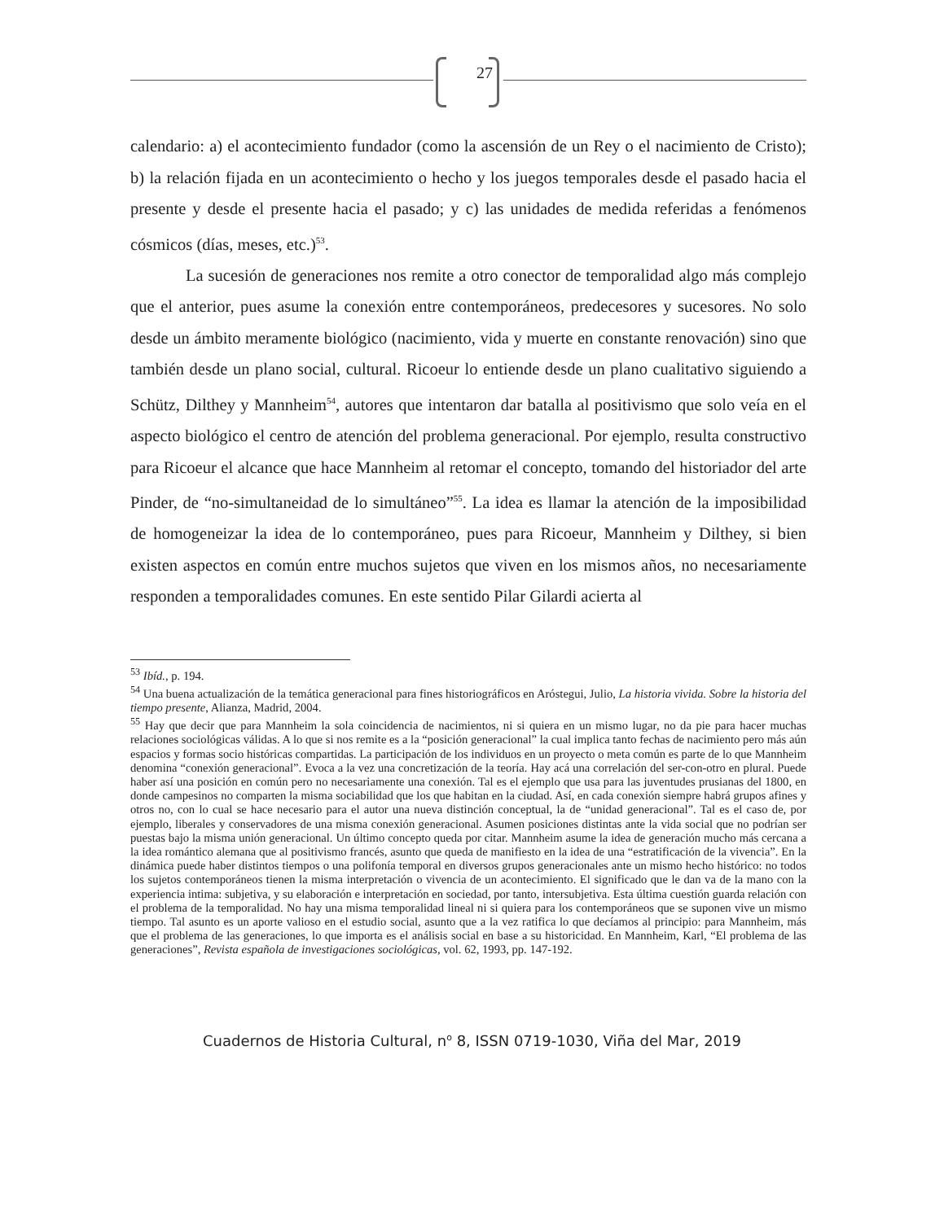27
calendario: a) el acontecimiento fundador (como la ascensión de un Rey o el nacimiento de Cristo); b) la relación fijada en un acontecimiento o hecho y los juegos temporales desde el pasado hacia el presente y desde el presente hacia el pasado; y c) las unidades de medida referidas a fenómenos cósmicos (días, meses, etc.)<sup>53</sup>.
La sucesión de generaciones nos remite a otro conector de temporalidad algo más complejo que el anterior, pues asume la conexión entre contemporáneos, predecesores y sucesores. No solo desde un ámbito meramente biológico (nacimiento, vida y muerte en constante renovación) sino que también desde un plano social, cultural. Ricoeur lo entiende desde un plano cualitativo siguiendo a Schütz, Dilthey y Mannheim<sup>54</sup>, autores que intentaron dar batalla al positivismo que solo veía en el aspecto biológico el centro de atención del problema generacional. Por ejemplo, resulta constructivo para Ricoeur el alcance que hace Mannheim al retomar el concepto, tomando del historiador del arte Pinder, de “no-simultaneidad de lo simultáneo”<sup>55</sup>. La idea es llamar la atención de la imposibilidad de homogeneizar la idea de lo contemporáneo, pues para Ricoeur, Mannheim y Dilthey, si bien existen aspectos en común entre muchos sujetos que viven en los mismos años, no necesariamente responden a temporalidades comunes. En este sentido Pilar Gilardi acierta al
<sup>53</sup> Ibíd., p. 194.
<sup>54</sup> Una buena actualización de la temática generacional para fines historiográficos en Aróstegui, Julio, La historia vivida. Sobre la historia del tiempo presente, Alianza, Madrid, 2004.
<sup>55</sup> Hay que decir que para Mannheim la sola coincidencia de nacimientos, ni si quiera en un mismo lugar, no da pie para hacer muchas relaciones sociológicas válidas. A lo que si nos remite es a la “posición generacional” la cual implica tanto fechas de nacimiento pero más aún espacios y formas socio históricas compartidas. La participación de los individuos en un proyecto o meta común es parte de lo que Mannheim denomina “conexión generacional”. Evoca a la vez una concretización de la teoría. Hay acá una correlación del ser-con-otro en plural. Puede haber así una posición en común pero no necesariamente una conexión. Tal es el ejemplo que usa para las juventudes prusianas del 1800, en donde campesinos no comparten la misma sociabilidad que los que habitan en la ciudad. Así, en cada conexión siempre habrá grupos afines y otros no, con lo cual se hace necesario para el autor una nueva distinción conceptual, la de “unidad generacional”. Tal es el caso de, por ejemplo, liberales y conservadores de una misma conexión generacional. Asumen posiciones distintas ante la vida social que no podrían ser puestas bajo la misma unión generacional. Un último concepto queda por citar. Mannheim asume la idea de generación mucho más cercana a la idea romántico alemana que al positivismo francés, asunto que queda de manifiesto en la idea de una “estratificación de la vivencia”. En la dinámica puede haber distintos tiempos o una polifonía temporal en diversos grupos generacionales ante un mismo hecho histórico: no todos los sujetos contemporáneos tienen la misma interpretación o vivencia de un acontecimiento. El significado que le dan va de la mano con la experiencia intima: subjetiva, y su elaboración e interpretación en sociedad, por tanto, intersubjetiva. Esta última cuestión guarda relación con el problema de la temporalidad. No hay una misma temporalidad lineal ni si quiera para los contemporáneos que se suponen vive un mismo tiempo. Tal asunto es un aporte valioso en el estudio social, asunto que a la vez ratifica lo que decíamos al principio: para Mannheim, más que el problema de las generaciones, lo que importa es el análisis social en base a su historicidad. En Mannheim, Karl, “El problema de las generaciones”, Revista española de investigaciones sociológicas, vol. 62, 1993, pp. 147-192.
Cuadernos de Historia Cultural, n<sup>o</sup> 8, ISSN 0719-1030, Viña del Mar, 2019